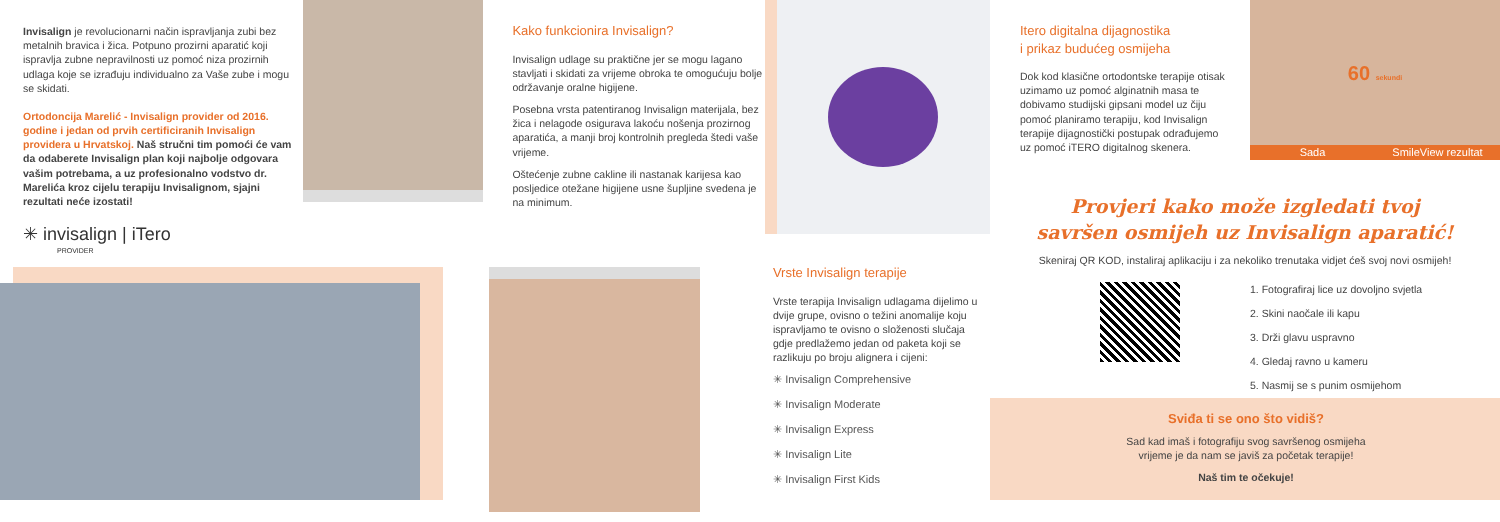Invisalign je revolucionarni način ispravljanja zubi bez metalnih bravica i žica. Potpuno prozirni aparatić koji ispravlja zubne nepravilnosti uz pomoć niza prozirnih udlaga koje se izrađuju individualno za Vaše zube i mogu se skidati.
Ortodoncija Marelić - Invisalign provider od 2016. godine i jedan od prvih certificiranih Invisalign providera u Hrvatskoj. Naš stručni tim pomoći će vam da odaberete Invisalign plan koji najbolje odgovara vašim potrebama, a uz profesionalno vodstvo dr. Marelića kroz cijelu terapiju Invisalignom, sjajni rezultati neće izostati!
✳ invisalign | iTero
PROVIDER
Kako funkcionira Invisalign?
Invisalign udlage su praktične jer se mogu lagano stavljati i skidati za vrijeme obroka te omogućuju bolje održavanje oralne higijene.
Posebna vrsta patentiranog Invisalign materijala, bez žica i nelagode osigurava lakoću nošenja prozirnog aparatića, a manji broj kontrolnih pregleda štedi vaše vrijeme.
Oštećenje zubne cakline ili nastanak karijesa kao posljedice otežane higijene usne šupljine svedena je na minimum.
Vrste Invisalign terapije
Vrste terapija Invisalign udlagama dijelimo u dvije grupe, ovisno o težini anomalije koju ispravljamo te ovisno o složenosti slučaja gdje predlažemo jedan od paketa koji se razlikuju po broju alignera i cijeni:
✳ Invisalign Comprehensive
✳ Invisalign Moderate
✳ Invisalign Express
✳ Invisalign Lite
✳ Invisalign First Kids
Itero digitalna dijagnostika
i prikaz budućeg osmijeha
Dok kod klasične ortodontske terapije otisak uzimamo uz pomoć alginatnih masa te dobivamo studijski gipsani model uz čiju pomoć planiramo terapiju, kod Invisalign terapije dijagnostički postupak odrađujemo uz pomoć iTERO digitalnog skenera.
60 sekundi
Sada SmileView rezultat
Provjeri kako može izgledati tvoj
savršen osmijeh uz Invisalign aparatić!
Skeniraj QR KOD, instaliraj aplikaciju i za nekoliko trenutaka vidjet ćeš svoj novi osmijeh!
1. Fotografiraj lice uz dovoljno svjetla
2. Skini naočale ili kapu
3. Drži glavu uspravno
4. Gledaj ravno u kameru
5. Nasmij se s punim osmijehom
Sviđa ti se ono što vidiš?
Sad kad imaš i fotografiju svog savršenog osmijeha
vrijeme je da nam se javiš za početak terapije!
Naš tim te očekuje!